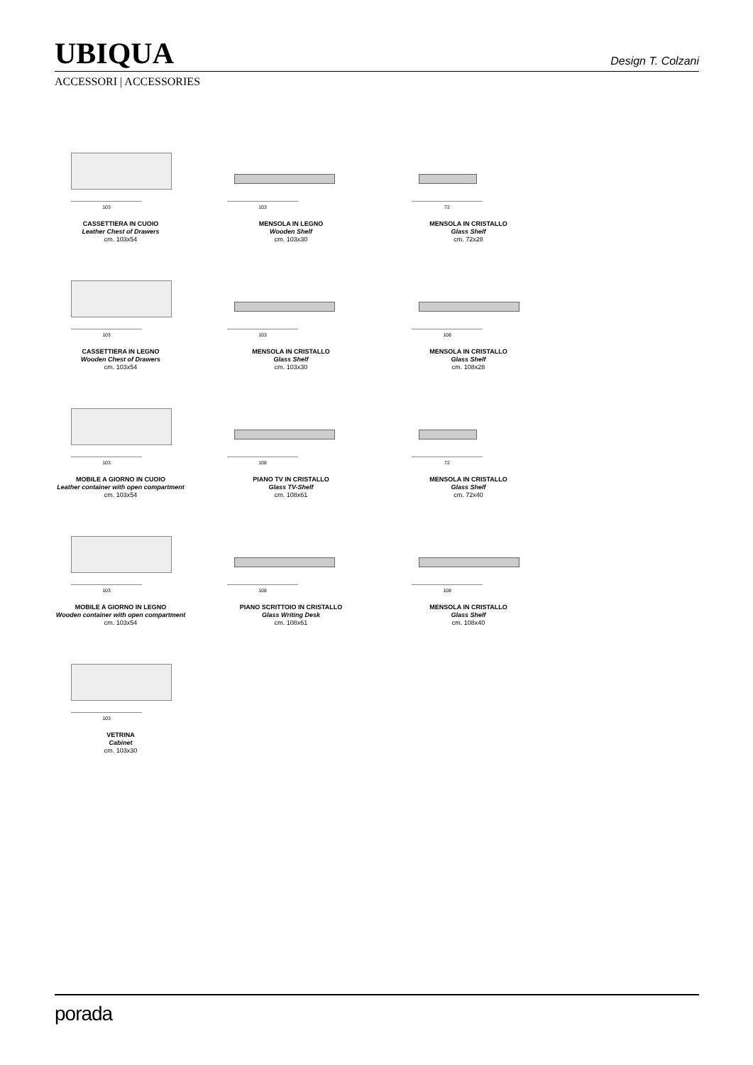UBIQUA
Design T. Colzani
ACCESSORI | ACCESSORIES
103
CASSETTIERA IN CUOIO
Leather Chest of Drawers
cm. 103x54
103
MENSOLA IN LEGNO
Wooden Shelf
cm. 103x30
72
MENSOLA IN CRISTALLO
Glass Shelf
cm. 72x28
103
CASSETTIERA IN LEGNO
Wooden Chest of Drawers
cm. 103x54
103
MENSOLA IN CRISTALLO
Glass Shelf
cm. 103x30
108
MENSOLA IN CRISTALLO
Glass Shelf
cm. 108x28
103
MOBILE A GIORNO IN CUOIO
Leather container with open compartment
cm. 103x54
108
PIANO TV IN CRISTALLO
Glass TV-Shelf
cm. 108x61
72
MENSOLA IN CRISTALLO
Glass Shelf
cm. 72x40
103
MOBILE A GIORNO IN LEGNO
Wooden container with open compartment
cm. 103x54
108
PIANO SCRITTOIO IN CRISTALLO
Glass Writing Desk
cm. 108x61
108
MENSOLA IN CRISTALLO
Glass Shelf
cm. 108x40
103
VETRINA
Cabinet
cm. 103x30
porada